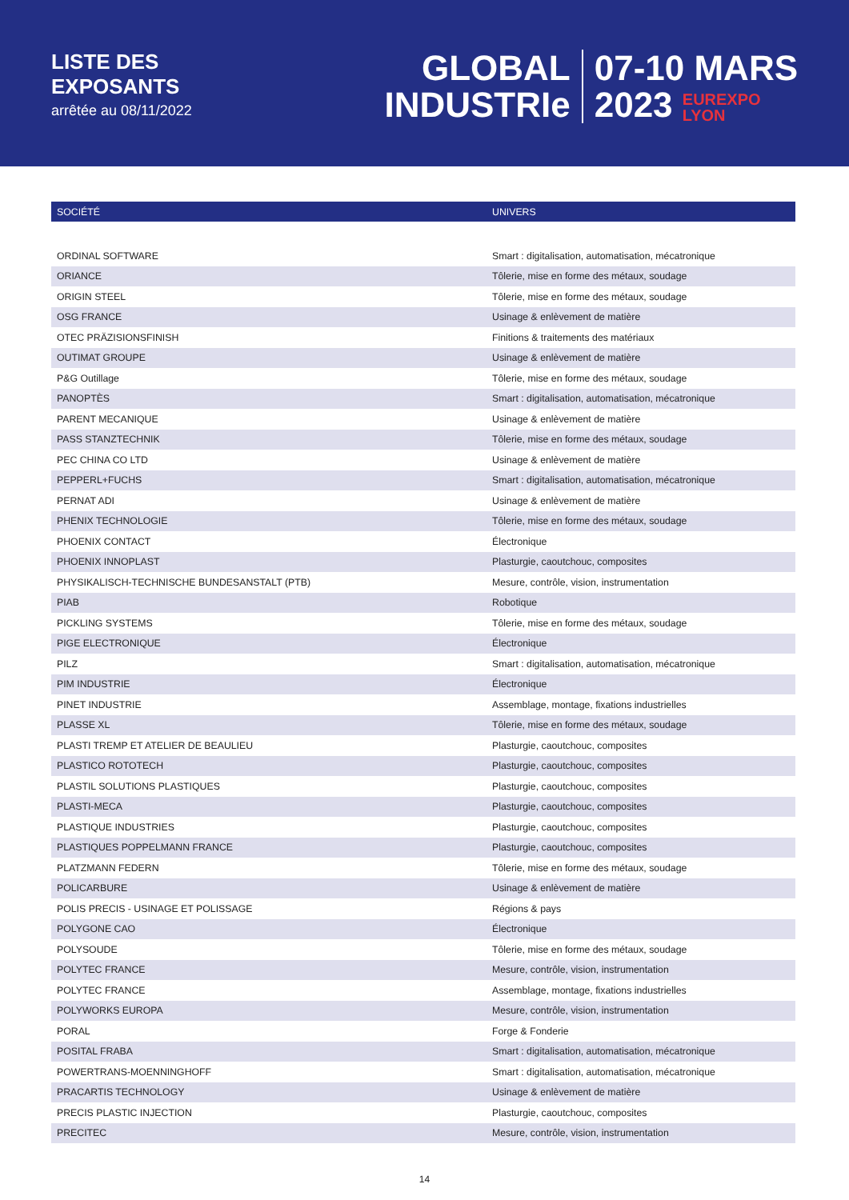LISTE DES
EXPOSANTS
arrêtée au 08/11/2022
GLOBAL
INDUSTRIe
07-10 MARS
2023 EUREXPO
LYON
| SOCIÉTÉ | UNIVERS |
| --- | --- |
| ORDINAL SOFTWARE | Smart : digitalisation, automatisation, mécatronique |
| ORIANCE | Tôlerie, mise en forme des métaux, soudage |
| ORIGIN STEEL | Tôlerie, mise en forme des métaux, soudage |
| OSG FRANCE | Usinage & enlèvement de matière |
| OTEC PRÄZISIONSFINISH | Finitions & traitements des matériaux |
| OUTIMAT GROUPE | Usinage & enlèvement de matière |
| P&G Outillage | Tôlerie, mise en forme des métaux, soudage |
| PANOPTÈS | Smart : digitalisation, automatisation, mécatronique |
| PARENT MECANIQUE | Usinage & enlèvement de matière |
| PASS STANZTECHNIK | Tôlerie, mise en forme des métaux, soudage |
| PEC CHINA CO LTD | Usinage & enlèvement de matière |
| PEPPERL+FUCHS | Smart : digitalisation, automatisation, mécatronique |
| PERNAT ADI | Usinage & enlèvement de matière |
| PHENIX TECHNOLOGIE | Tôlerie, mise en forme des métaux, soudage |
| PHOENIX CONTACT | Électronique |
| PHOENIX INNOPLAST | Plasturgie, caoutchouc, composites |
| PHYSIKALISCH-TECHNISCHE BUNDESANSTALT (PTB) | Mesure, contrôle, vision, instrumentation |
| PIAB | Robotique |
| PICKLING SYSTEMS | Tôlerie, mise en forme des métaux, soudage |
| PIGE ELECTRONIQUE | Électronique |
| PILZ | Smart : digitalisation, automatisation, mécatronique |
| PIM INDUSTRIE | Électronique |
| PINET INDUSTRIE | Assemblage, montage, fixations industrielles |
| PLASSE XL | Tôlerie, mise en forme des métaux, soudage |
| PLASTI TREMP ET ATELIER DE BEAULIEU | Plasturgie, caoutchouc, composites |
| PLASTICO ROTOTECH | Plasturgie, caoutchouc, composites |
| PLASTIL SOLUTIONS PLASTIQUES | Plasturgie, caoutchouc, composites |
| PLASTI-MECA | Plasturgie, caoutchouc, composites |
| PLASTIQUE INDUSTRIES | Plasturgie, caoutchouc, composites |
| PLASTIQUES POPPELMANN FRANCE | Plasturgie, caoutchouc, composites |
| PLATZMANN FEDERN | Tôlerie, mise en forme des métaux, soudage |
| POLICARBURE | Usinage & enlèvement de matière |
| POLIS PRECIS - USINAGE ET POLISSAGE | Régions & pays |
| POLYGONE CAO | Électronique |
| POLYSOUDE | Tôlerie, mise en forme des métaux, soudage |
| POLYTEC FRANCE | Mesure, contrôle, vision, instrumentation |
| POLYTEC FRANCE | Assemblage, montage, fixations industrielles |
| POLYWORKS EUROPA | Mesure, contrôle, vision, instrumentation |
| PORAL | Forge & Fonderie |
| POSITAL FRABA | Smart : digitalisation, automatisation, mécatronique |
| POWERTRANS-MOENNINGHOFF | Smart : digitalisation, automatisation, mécatronique |
| PRACARTIS TECHNOLOGY | Usinage & enlèvement de matière |
| PRECIS PLASTIC INJECTION | Plasturgie, caoutchouc, composites |
| PRECITEC | Mesure, contrôle, vision, instrumentation |
14